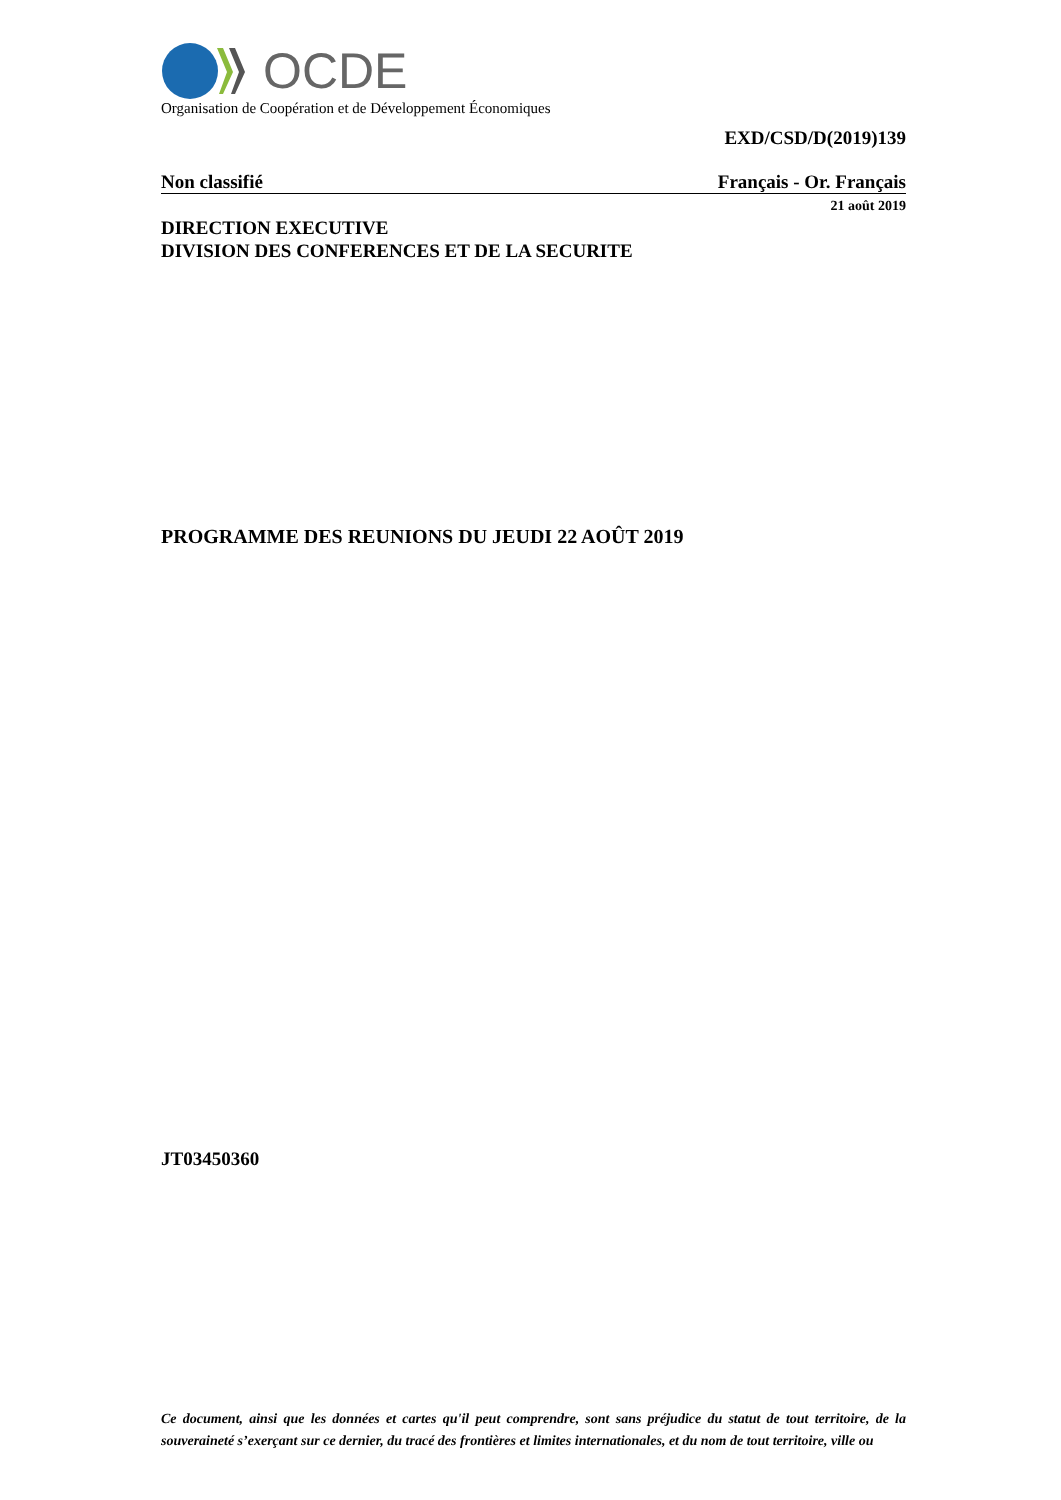OCDE
Organisation de Coopération et de Développement Économiques
EXD/CSD/D(2019)139
Non classifié Français - Or. Français
21 août 2019
DIRECTION EXECUTIVE
DIVISION DES CONFERENCES ET DE LA SECURITE
PROGRAMME DES REUNIONS DU JEUDI 22 AOÛT 2019
JT03450360
Ce document, ainsi que les données et cartes qu'il peut comprendre, sont sans préjudice du statut de tout territoire, de la souveraineté s’exerçant sur ce dernier, du tracé des frontières et limites internationales, et du nom de tout territoire, ville ou